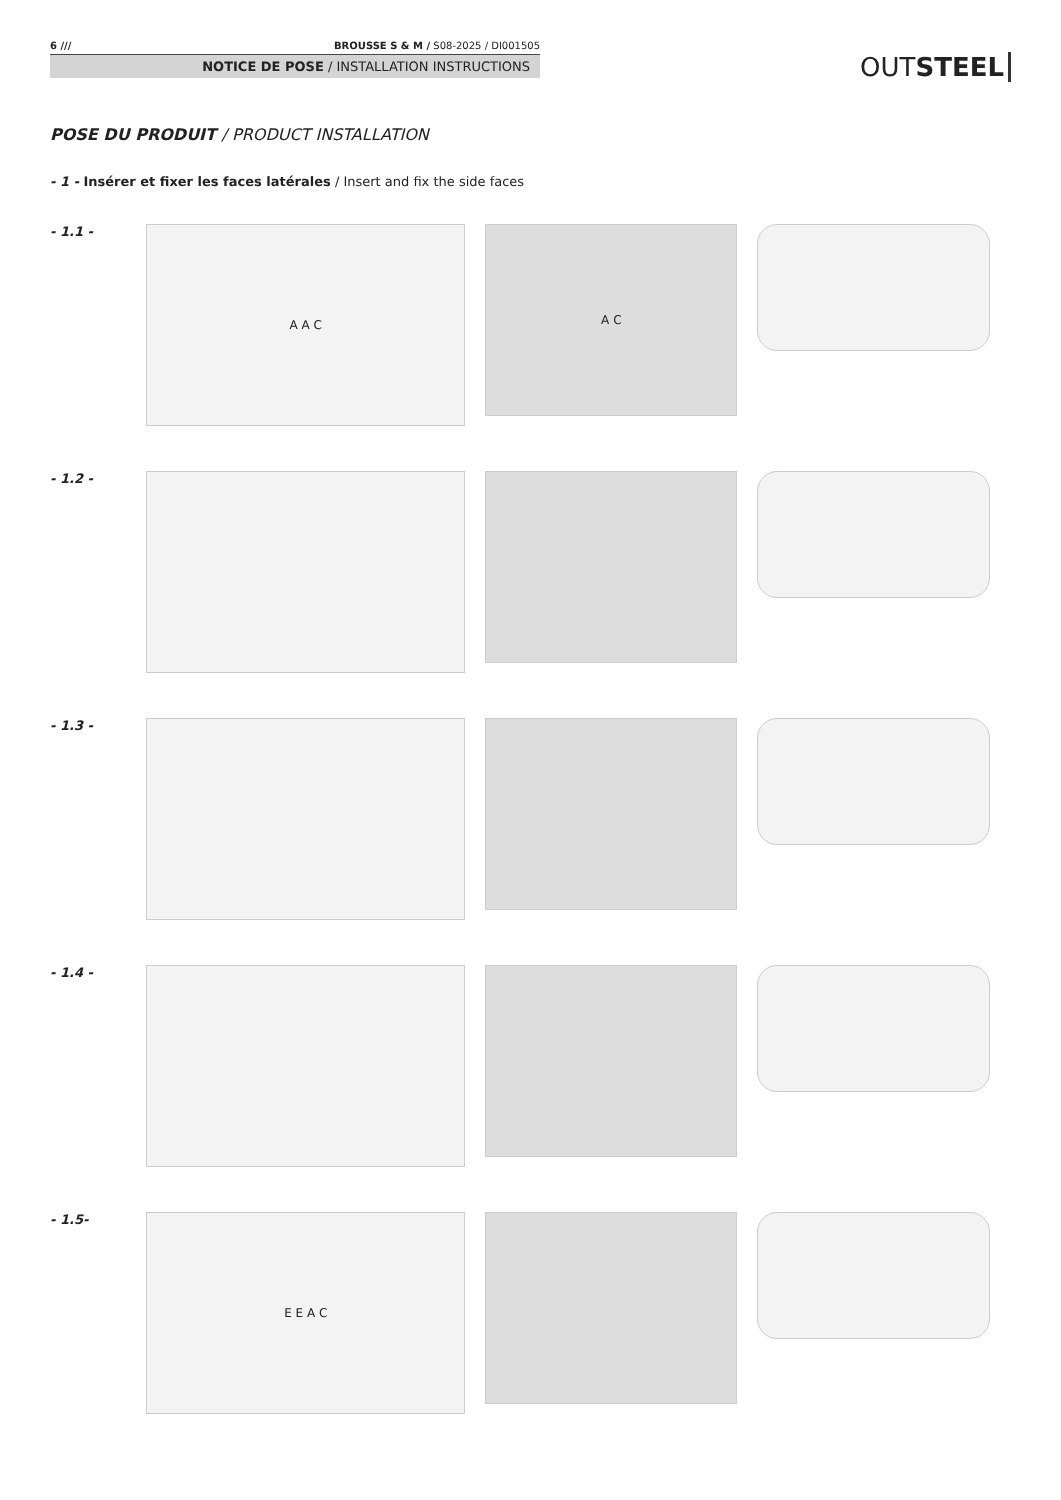6 /// BROUSSE S & M / S08-2025 / DI001505
NOTICE DE POSE / INSTALLATION INSTRUCTIONS
OUTSTEEL
POSE DU PRODUIT / PRODUCT INSTALLATION
- 1 - Insérer et fixer les faces latérales / Insert and fix the side faces
- 1.1 -
A A C
A C
- 1.2 -
- 1.3 -
- 1.4 -
- 1.5-
E E A C